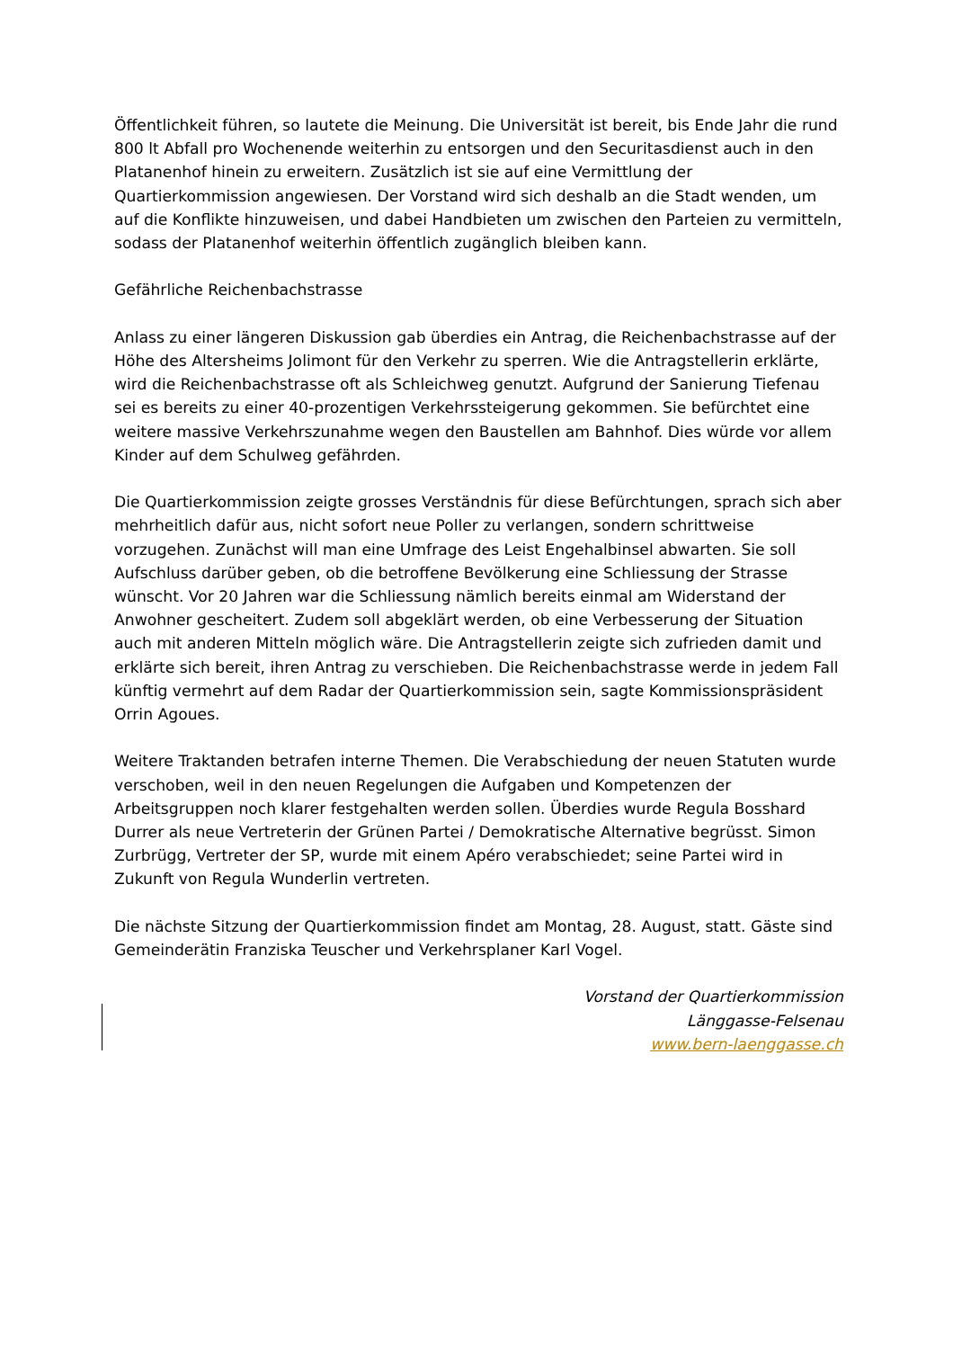Öffentlichkeit führen, so lautete die Meinung. Die Universität ist bereit, bis Ende Jahr die rund 800 lt Abfall pro Wochenende weiterhin zu entsorgen und den Securitasdienst auch in den Platanenhof hinein zu erweitern. Zusätzlich ist sie auf eine Vermittlung der Quartierkommission angewiesen. Der Vorstand wird sich deshalb an die Stadt wenden, um auf die Konflikte hinzuweisen, und dabei Handbieten um zwischen den Parteien zu vermitteln, sodass der Platanenhof weiterhin öffentlich zugänglich bleiben kann.
Gefährliche Reichenbachstrasse
Anlass zu einer längeren Diskussion gab überdies ein Antrag, die Reichenbachstrasse auf der Höhe des Altersheims Jolimont für den Verkehr zu sperren. Wie die Antragstellerin erklärte, wird die Reichenbachstrasse oft als Schleichweg genutzt. Aufgrund der Sanierung Tiefenau sei es bereits zu einer 40-prozentigen Verkehrssteigerung gekommen. Sie befürchtet eine weitere massive Verkehrszunahme wegen den Baustellen am Bahnhof. Dies würde vor allem Kinder auf dem Schulweg gefährden.
Die Quartierkommission zeigte grosses Verständnis für diese Befürchtungen, sprach sich aber mehrheitlich dafür aus, nicht sofort neue Poller zu verlangen, sondern schrittweise vorzugehen. Zunächst will man eine Umfrage des Leist Engehalbinsel abwarten. Sie soll Aufschluss darüber geben, ob die betroffene Bevölkerung eine Schliessung der Strasse wünscht. Vor 20 Jahren war die Schliessung nämlich bereits einmal am Widerstand der Anwohner gescheitert. Zudem soll abgeklärt werden, ob eine Verbesserung der Situation auch mit anderen Mitteln möglich wäre. Die Antragstellerin zeigte sich zufrieden damit und erklärte sich bereit, ihren Antrag zu verschieben. Die Reichenbachstrasse werde in jedem Fall künftig vermehrt auf dem Radar der Quartierkommission sein, sagte Kommissionspräsident Orrin Agoues.
Weitere Traktanden betrafen interne Themen. Die Verabschiedung der neuen Statuten wurde verschoben, weil in den neuen Regelungen die Aufgaben und Kompetenzen der Arbeitsgruppen noch klarer festgehalten werden sollen. Überdies wurde Regula Bosshard Durrer als neue Vertreterin der Grünen Partei / Demokratische Alternative begrüsst. Simon Zurbrügg, Vertreter der SP, wurde mit einem Apéro verabschiedet; seine Partei wird in Zukunft von Regula Wunderlin vertreten.
Die nächste Sitzung der Quartierkommission findet am Montag, 28. August, statt. Gäste sind Gemeinderätin Franziska Teuscher und Verkehrsplaner Karl Vogel.
Vorstand der Quartierkommission
Länggasse-Felsenau
www.bern-laenggasse.ch